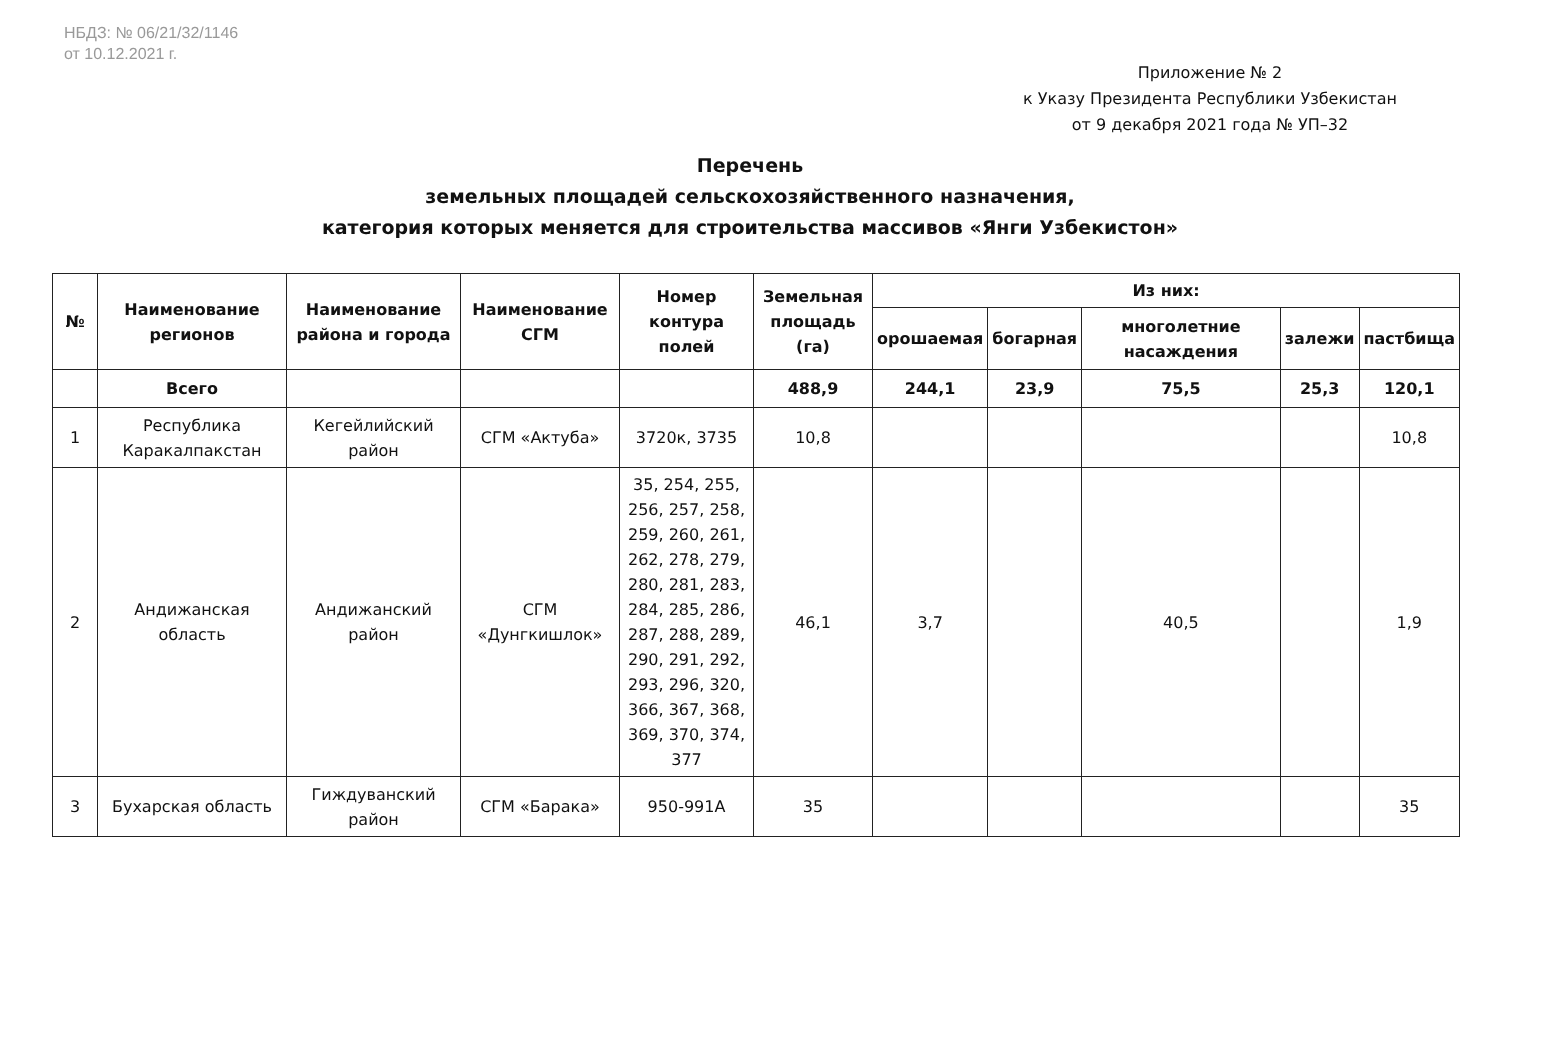НБДЗ: № 06/21/32/1146
от 10.12.2021 г.
Приложение № 2
к Указу Президента Республики Узбекистан
от 9 декабря 2021 года № УП–32
Перечень
земельных площадей сельскохозяйственного назначения,
категория которых меняется для строительства массивов «Янги Узбекистон»
| № | Наименование регионов | Наименование района и города | Наименование СГМ | Номер контура полей | Земельная площадь (га) | Из них: | | | | |
| --- | --- | --- | --- | --- | --- | --- | --- | --- | --- | --- |
| | | | | | | орошаемая | богарная | многолетние насаждения | залежи | пастбища |
| | Всего | | | | 488,9 | 244,1 | 23,9 | 75,5 | 25,3 | 120,1 |
| 1 | Республика Каракалпакстан | Кегейлийский район | СГМ «Актуба» | 3720к, 3735 | 10,8 | | | | | 10,8 |
| 2 | Андижанская область | Андижанский район | СГМ «Дунгкишлок» | 35, 254, 255, 256, 257, 258, 259, 260, 261, 262, 278, 279, 280, 281, 283, 284, 285, 286, 287, 288, 289, 290, 291, 292, 293, 296, 320, 366, 367, 368, 369, 370, 374, 377 | 46,1 | 3,7 | | 40,5 | | 1,9 |
| 3 | Бухарская область | Гиждуванский район | СГМ «Барака» | 950-991А | 35 | | | | | 35 |